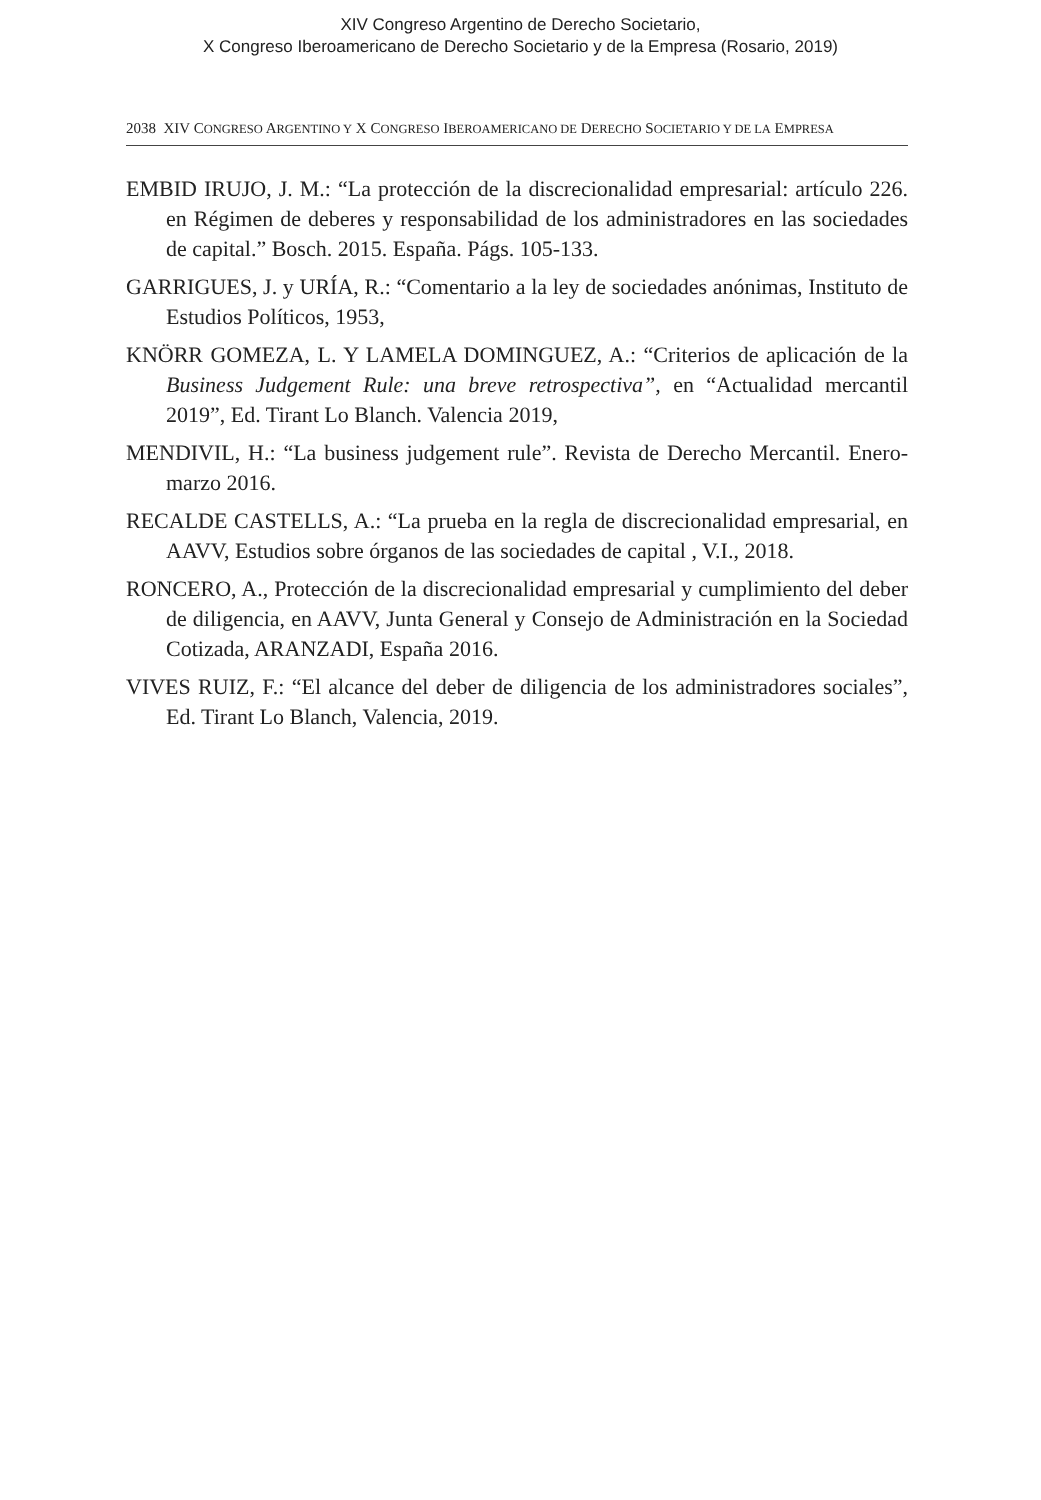XIV Congreso Argentino de Derecho Societario,
X Congreso Iberoamericano de Derecho Societario y de la Empresa (Rosario, 2019)
2038 XIV CONGRESO ARGENTINO Y X CONGRESO IBEROAMERICANO DE DERECHO SOCIETARIO Y DE LA EMPRESA
EMBID IRUJO, J. M.: “La protección de la discrecionalidad empresarial: artículo 226. en Régimen de deberes y responsabilidad de los administradores en las sociedades de capital.” Bosch. 2015. España. Págs. 105-133.
GARRIGUES, J. y URÍA, R.: “Comentario a la ley de sociedades anónimas, Instituto de Estudios Políticos, 1953,
KNÖRR GOMEZA, L. Y LAMELA DOMINGUEZ, A.: “Criterios de aplicación de la Business Judgement Rule: una breve retrospectiva”, en “Actualidad mercantil 2019”, Ed. Tirant Lo Blanch. Valencia 2019,
MENDIVIL, H.: “La business judgement rule”. Revista de Derecho Mercantil. Enero-marzo 2016.
RECALDE CASTELLS, A.: “La prueba en la regla de discrecionalidad empresarial, en AAVV, Estudios sobre órganos de las sociedades de capital , V.I., 2018.
RONCERO, A., Protección de la discrecionalidad empresarial y cumplimiento del deber de diligencia, en AAVV, Junta General y Consejo de Administración en la Sociedad Cotizada, ARANZADI, España 2016.
VIVES RUIZ, F.: “El alcance del deber de diligencia de los administradores sociales”, Ed. Tirant Lo Blanch, Valencia, 2019.